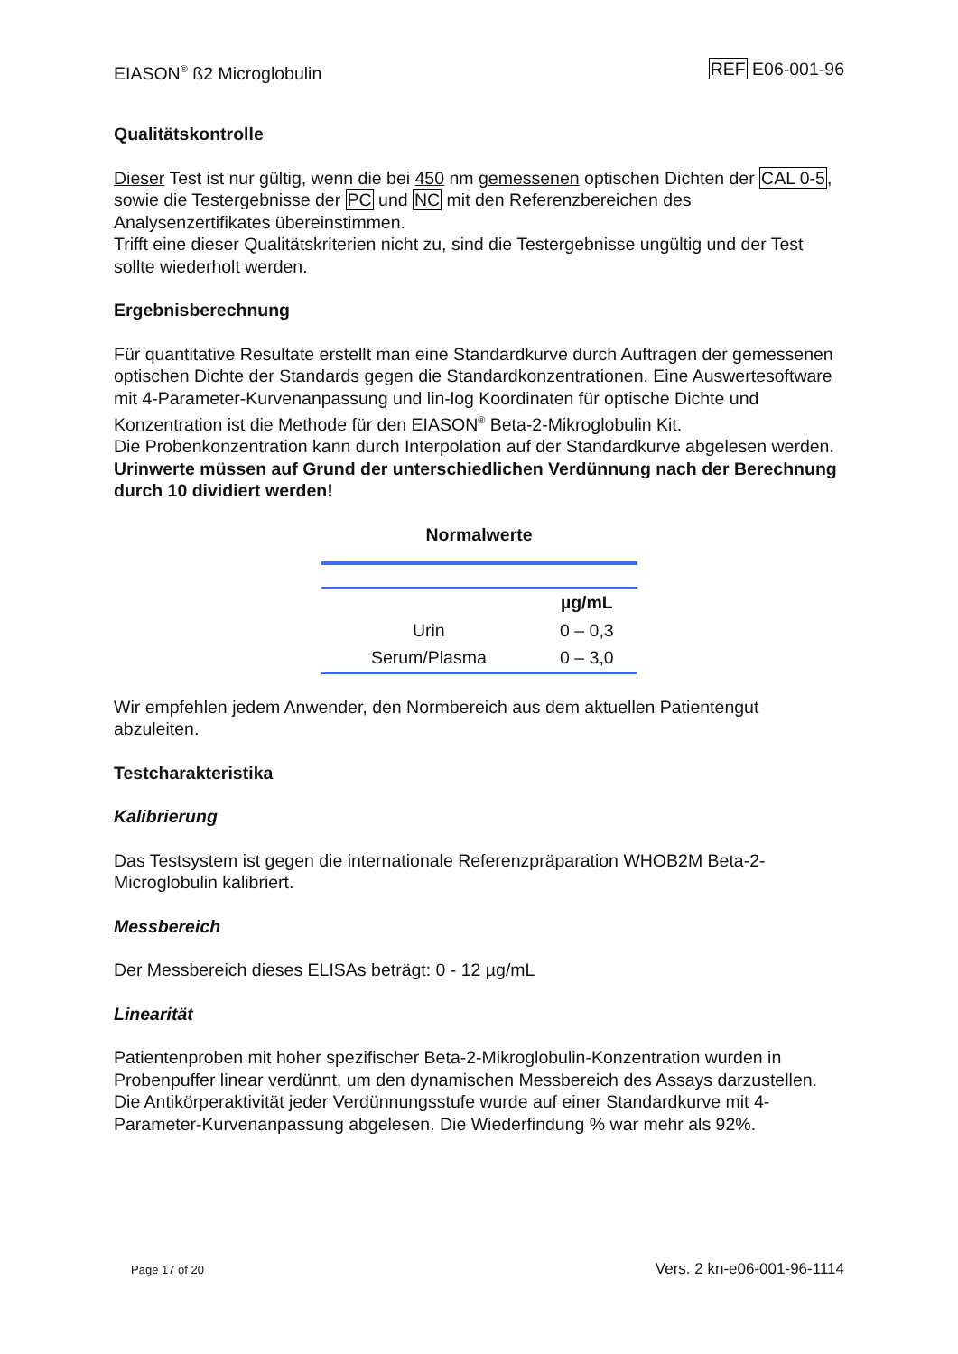EIASON<sup>®</sup> ß2 Microglobulin REF E06-001-96
Qualitätskontrolle
Dieser Test ist nur gültig, wenn die bei 450 nm gemessenen optischen Dichten der CAL 0-5, sowie die Testergebnisse der PC und NC mit den Referenzbereichen des Analysenzertifikates übereinstimmen.
Trifft eine dieser Qualitätskriterien nicht zu, sind die Testergebnisse ungültig und der Test sollte wiederholt werden.
Ergebnisberechnung
Für quantitative Resultate erstellt man eine Standardkurve durch Auftragen der gemessenen optischen Dichte der Standards gegen die Standardkonzentrationen. Eine Auswertesoftware mit 4-Parameter-Kurvenanpassung und lin-log Koordinaten für optische Dichte und Konzentration ist die Methode für den EIASON<sup>®</sup> Beta-2-Mikroglobulin Kit.
Die Probenkonzentration kann durch Interpolation auf der Standardkurve abgelesen werden.
Urinwerte müssen auf Grund der unterschiedlichen Verdünnung nach der Berechnung durch 10 dividiert werden!
Normalwerte
| | µg/mL |
| --- | --- |
| Urin | 0 – 0,3 |
| Serum/Plasma | 0 – 3,0 |
Wir empfehlen jedem Anwender, den Normbereich aus dem aktuellen Patientengut abzuleiten.
Testcharakteristika
Kalibrierung
Das Testsystem ist gegen die internationale Referenzpräparation WHOB2M Beta-2-Microglobulin kalibriert.
Messbereich
Der Messbereich dieses ELISAs beträgt: 0 - 12 µg/mL
Linearität
Patientenproben mit hoher spezifischer Beta-2-Mikroglobulin-Konzentration wurden in Probenpuffer linear verdünnt, um den dynamischen Messbereich des Assays darzustellen. Die Antikörperaktivität jeder Verdünnungsstufe wurde auf einer Standardkurve mit 4-Parameter-Kurvenanpassung abgelesen. Die Wiederfindung % war mehr als 92%.
Page 17 of 20 Vers. 2 kn-e06-001-96-1114